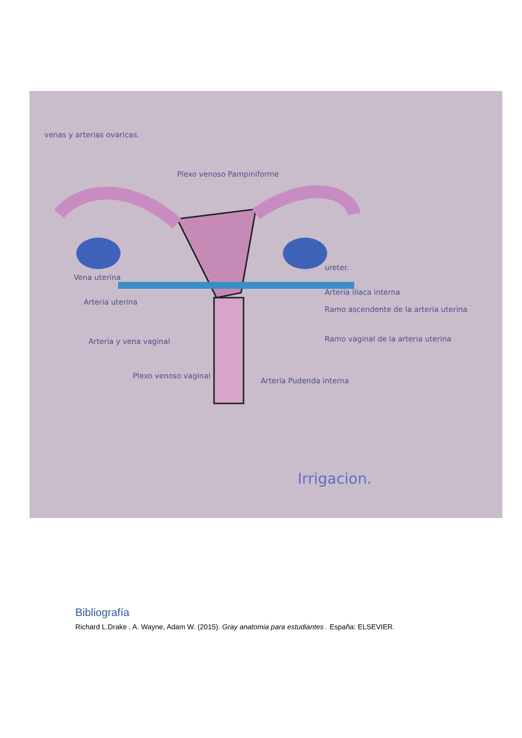venas y arterias ovaricas.
Plexo venoso Pampiniforme
Vena uterina
Arteria uterina
Arteria y vena vaginal
Plexo venoso vaginal
ureter.
Arteria iliaca interna
Ramo ascendente de la arteria uterina
Ramo vaginal de la arteria uterina
Arteria Pudenda interna
Irrigacion.
Bibliografía
Richard L.Drake , A. Wayne, Adam W. (2015). Gray anatomia para estudiantes . España: ELSEVIER.